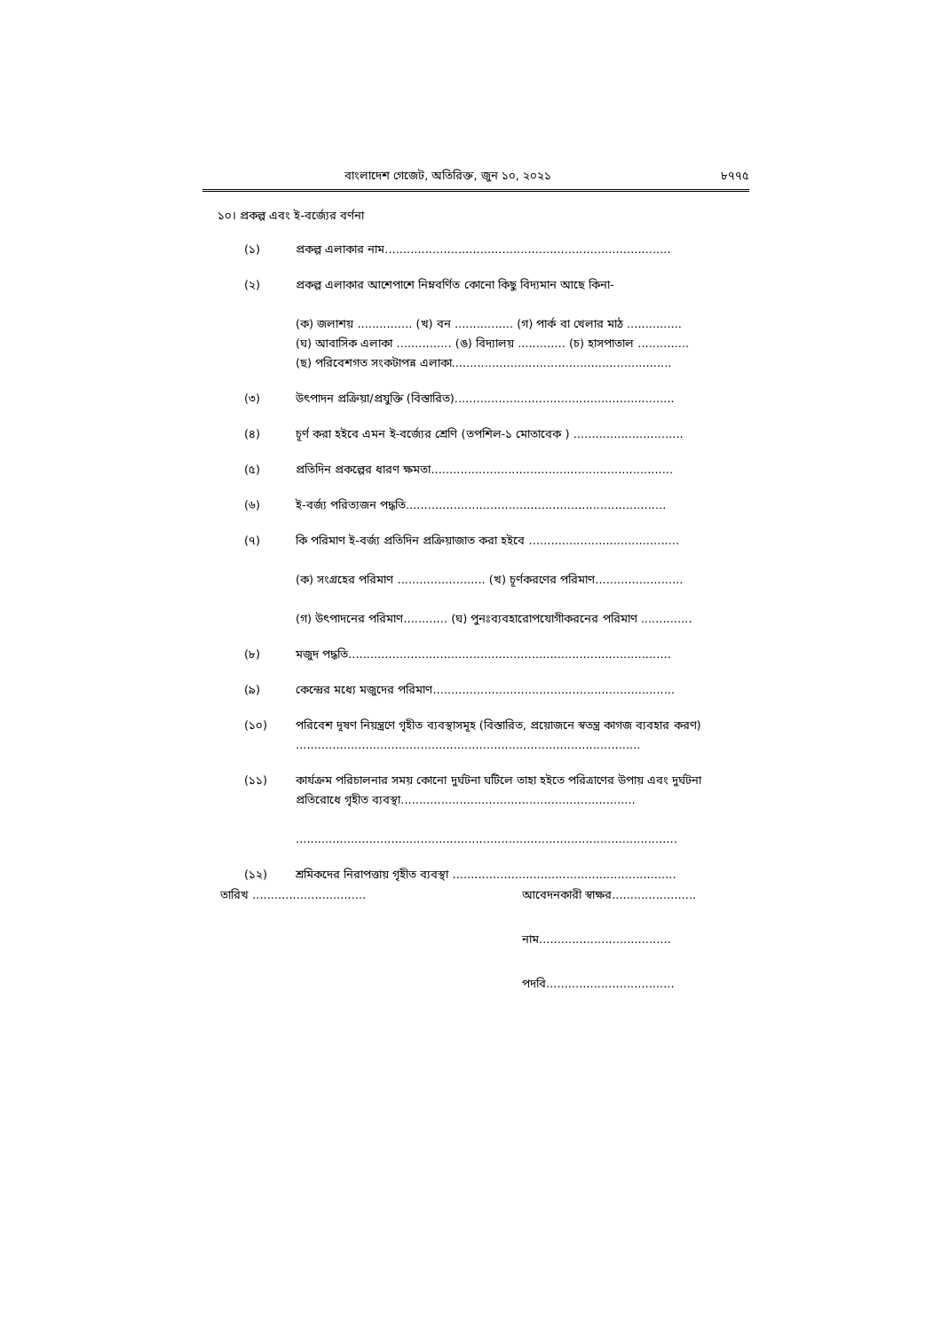বাংলাদেশ গেজেট, অতিরিক্ত, জুন ১০, ২০২১ ৮৭৭৫
১০। প্রকল্প এবং ই-বর্জ্যের বর্ণনা
(১) প্রকল্প এলাকার নাম..............................................................................
(২) প্রকল্প এলাকার আশেপাশে নিম্নবর্ণিত কোনো কিছু বিদ্যমান আছে কিনা-
(ক) জলাশয় ............... (খ) বন ................ (গ) পার্ক বা খেলার মাঠ ...............
(ঘ) আবাসিক এলাকা ............... (ঙ) বিদ্যালয় ............. (চ) হাসপাতাল ..............
(ছ) পরিবেশগত সংকটাপন্ন এলাকা............................................................
(৩) উৎপাদন প্রক্রিয়া/প্রযুক্তি (বিস্তারিত)............................................................
(৪) চূর্ণ করা হইবে এমন ই-বর্জ্যের শ্রেণি (তপশিল-১ মোতাবেক ) ..............................
(৫) প্রতিদিন প্রকল্পের ধারণ ক্ষমতা..................................................................
(৬) ই-বর্জ্য পরিত্যজন পদ্ধতি.......................................................................
(৭) কি পরিমাণ ই-বর্জ্য প্রতিদিন প্রক্রিয়াজাত করা হইবে .........................................
(ক) সংগ্রহের পরিমাণ ........................ (খ) চূর্ণকরণের পরিমাণ........................
(গ) উৎপাদনের পরিমাণ............ (ঘ) পুনঃব্যবহারোপযোগীকরনের পরিমাণ ..............
(৮) মজুদ পদ্ধতি........................................................................................
(৯) কেন্দ্রের মধ্যে মজুদের পরিমাণ..................................................................
(১০) পরিবেশ দূষণ নিয়ন্ত্রণে গৃহীত ব্যবস্থাসমূহ (বিস্তারিত, প্রয়োজনে স্বতন্ত্র কাগজ ব্যবহার করণ) ..............................................................................................
(১১) কার্যক্রম পরিচালনার সময় কোনো দুর্ঘটনা ঘটিলে তাহা হইতে পরিত্রাণের উপায় এবং দুর্ঘটনা প্রতিরোধে গৃহীত ব্যবস্থা................................................................
........................................................................................................
(১২) শ্রমিকদের নিরাপত্তায় গৃহীত ব্যবস্থা .............................................................
তারিখ ............................... আবেদনকারী স্বাক্ষর.......................
নাম....................................
পদবি...................................